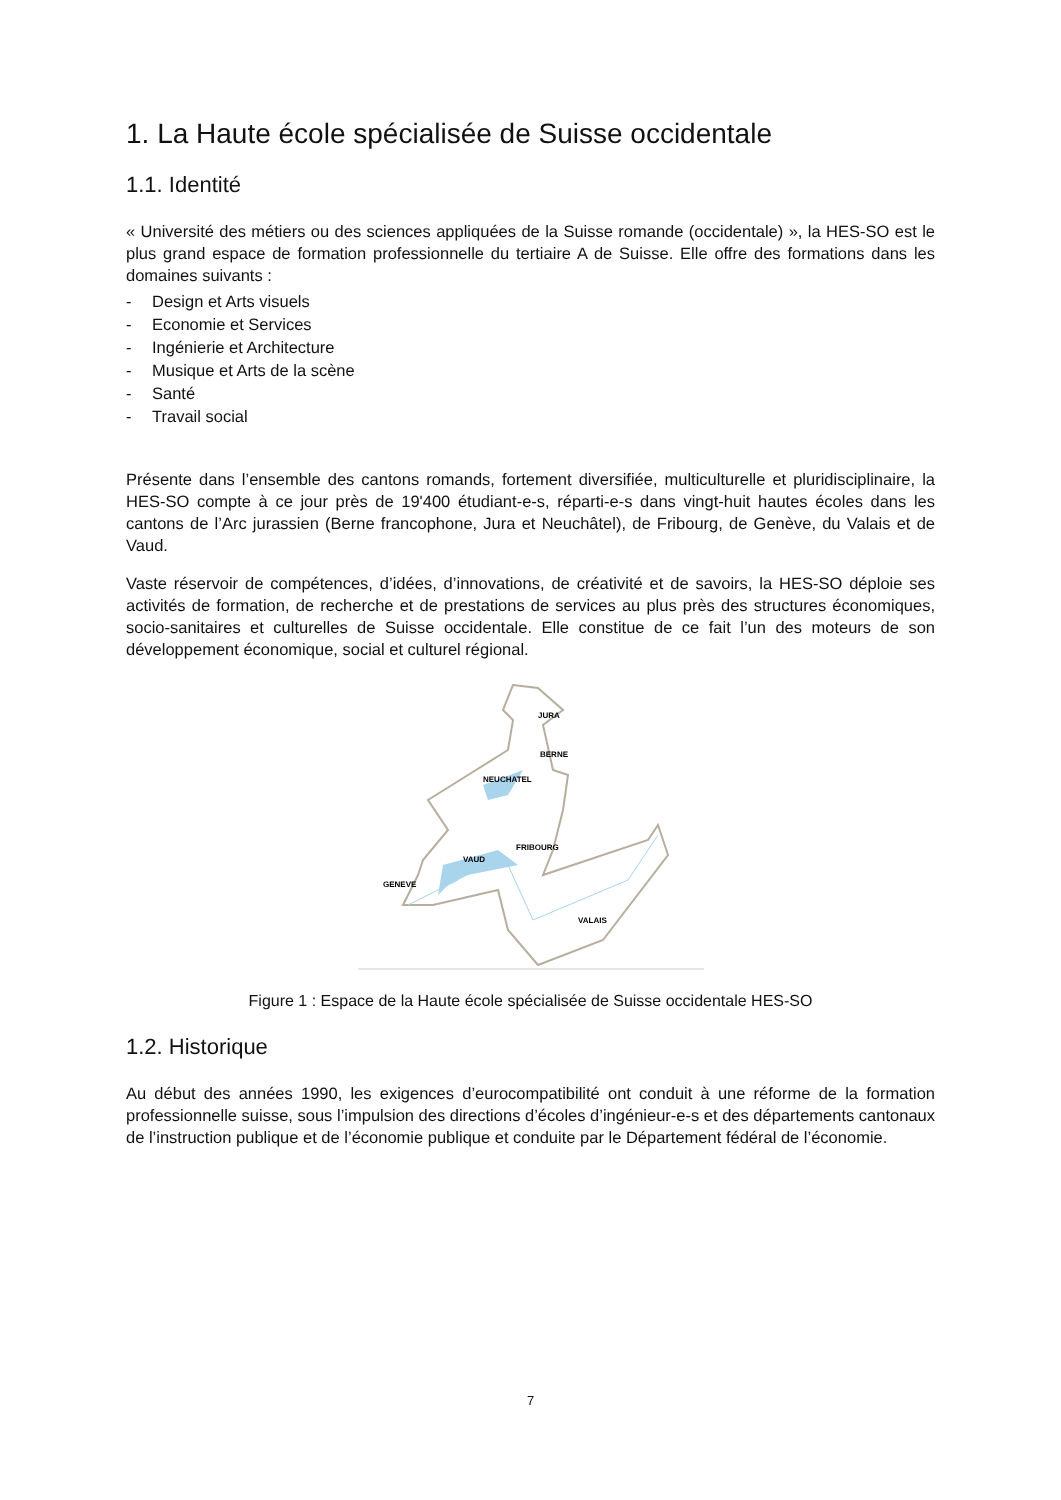1. La Haute école spécialisée de Suisse occidentale
1.1. Identité
« Université des métiers ou des sciences appliquées de la Suisse romande (occidentale) », la HES-SO est le plus grand espace de formation professionnelle du tertiaire A de Suisse. Elle offre des formations dans les domaines suivants :
- Design et Arts visuels
- Economie et Services
- Ingénierie et Architecture
- Musique et Arts de la scène
- Santé
- Travail social
Présente dans l’ensemble des cantons romands, fortement diversifiée, multiculturelle et pluridisciplinaire, la HES-SO compte à ce jour près de 19'400 étudiant-e-s, réparti-e-s dans vingt-huit hautes écoles dans les cantons de l’Arc jurassien (Berne francophone, Jura et Neuchâtel), de Fribourg, de Genève, du Valais et de Vaud.
Vaste réservoir de compétences, d’idées, d’innovations, de créativité et de savoirs, la HES-SO déploie ses activités de formation, de recherche et de prestations de services au plus près des structures économiques, socio-sanitaires et culturelles de Suisse occidentale. Elle constitue de ce fait l’un des moteurs de son développement économique, social et culturel régional.
JURA
BERNE
NEUCHATEL
FRIBOURG
VAUD
GENEVE
VALAIS
Figure 1 : Espace de la Haute école spécialisée de Suisse occidentale HES-SO
1.2. Historique
Au début des années 1990, les exigences d’eurocompatibilité ont conduit à une réforme de la formation professionnelle suisse, sous l’impulsion des directions d’écoles d’ingénieur-e-s et des départements cantonaux de l’instruction publique et de l’économie publique et conduite par le Département fédéral de l’économie.
7